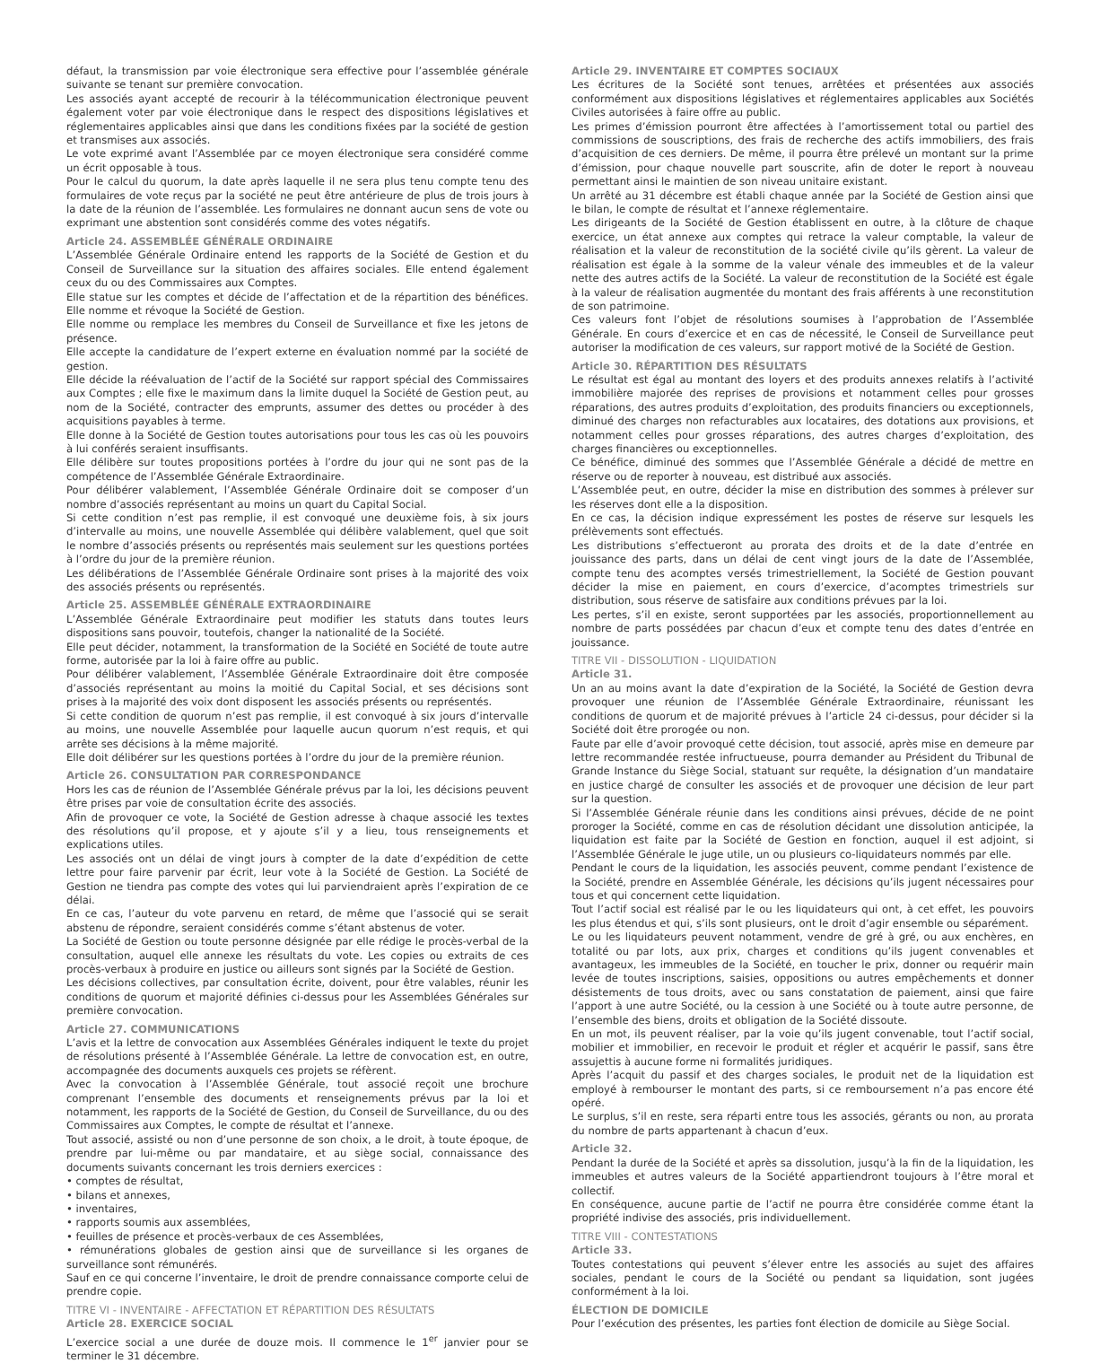défaut, la transmission par voie électronique sera effective pour l’assemblée générale suivante se tenant sur première convocation.
Les associés ayant accepté de recourir à la télécommunication électronique peuvent également voter par voie électronique dans le respect des dispositions législatives et réglementaires applicables ainsi que dans les conditions fixées par la société de gestion et transmises aux associés.
Le vote exprimé avant l’Assemblée par ce moyen électronique sera considéré comme un écrit opposable à tous.
Pour le calcul du quorum, la date après laquelle il ne sera plus tenu compte tenu des formulaires de vote reçus par la société ne peut être antérieure de plus de trois jours à la date de la réunion de l’assemblée. Les formulaires ne donnant aucun sens de vote ou exprimant une abstention sont considérés comme des votes négatifs.
Article 24. ASSEMBLÉE GÉNÉRALE ORDINAIRE
L’Assemblée Générale Ordinaire entend les rapports de la Société de Gestion et du Conseil de Surveillance sur la situation des affaires sociales. Elle entend également ceux du ou des Commissaires aux Comptes.
Elle statue sur les comptes et décide de l’affectation et de la répartition des bénéfices. Elle nomme et révoque la Société de Gestion.
Elle nomme ou remplace les membres du Conseil de Surveillance et fixe les jetons de présence.
Elle accepte la candidature de l’expert externe en évaluation nommé par la société de gestion.
Elle décide la réévaluation de l’actif de la Société sur rapport spécial des Commissaires aux Comptes ; elle fixe le maximum dans la limite duquel la Société de Gestion peut, au nom de la Société, contracter des emprunts, assumer des dettes ou procéder à des acquisitions payables à terme.
Elle donne à la Société de Gestion toutes autorisations pour tous les cas où les pouvoirs à lui conférés seraient insuffisants.
Elle délibère sur toutes propositions portées à l’ordre du jour qui ne sont pas de la compétence de l’Assemblée Générale Extraordinaire.
Pour délibérer valablement, l’Assemblée Générale Ordinaire doit se composer d’un nombre d’associés représentant au moins un quart du Capital Social.
Si cette condition n’est pas remplie, il est convoqué une deuxième fois, à six jours d’intervalle au moins, une nouvelle Assemblée qui délibère valablement, quel que soit le nombre d’associés présents ou représentés mais seulement sur les questions portées à l’ordre du jour de la première réunion.
Les délibérations de l’Assemblée Générale Ordinaire sont prises à la majorité des voix des associés présents ou représentés.
Article 25. ASSEMBLÉE GÉNÉRALE EXTRAORDINAIRE
L’Assemblée Générale Extraordinaire peut modifier les statuts dans toutes leurs dispositions sans pouvoir, toutefois, changer la nationalité de la Société.
Elle peut décider, notamment, la transformation de la Société en Société de toute autre forme, autorisée par la loi à faire offre au public.
Pour délibérer valablement, l’Assemblée Générale Extraordinaire doit être composée d’associés représentant au moins la moitié du Capital Social, et ses décisions sont prises à la majorité des voix dont disposent les associés présents ou représentés.
Si cette condition de quorum n’est pas remplie, il est convoqué à six jours d’intervalle au moins, une nouvelle Assemblée pour laquelle aucun quorum n’est requis, et qui arrête ses décisions à la même majorité.
Elle doit délibérer sur les questions portées à l’ordre du jour de la première réunion.
Article 26. CONSULTATION PAR CORRESPONDANCE
Hors les cas de réunion de l’Assemblée Générale prévus par la loi, les décisions peuvent être prises par voie de consultation écrite des associés.
Afin de provoquer ce vote, la Société de Gestion adresse à chaque associé les textes des résolutions qu’il propose, et y ajoute s’il y a lieu, tous renseignements et explications utiles.
Les associés ont un délai de vingt jours à compter de la date d’expédition de cette lettre pour faire parvenir par écrit, leur vote à la Société de Gestion. La Société de Gestion ne tiendra pas compte des votes qui lui parviendraient après l’expiration de ce délai.
En ce cas, l’auteur du vote parvenu en retard, de même que l’associé qui se serait abstenu de répondre, seraient considérés comme s’étant abstenus de voter.
La Société de Gestion ou toute personne désignée par elle rédige le procès-verbal de la consultation, auquel elle annexe les résultats du vote. Les copies ou extraits de ces procès-verbaux à produire en justice ou ailleurs sont signés par la Société de Gestion.
Les décisions collectives, par consultation écrite, doivent, pour être valables, réunir les conditions de quorum et majorité définies ci-dessus pour les Assemblées Générales sur première convocation.
Article 27. COMMUNICATIONS
L’avis et la lettre de convocation aux Assemblées Générales indiquent le texte du projet de résolutions présenté à l’Assemblée Générale. La lettre de convocation est, en outre, accompagnée des documents auxquels ces projets se réfèrent.
Avec la convocation à l’Assemblée Générale, tout associé reçoit une brochure comprenant l’ensemble des documents et renseignements prévus par la loi et notamment, les rapports de la Société de Gestion, du Conseil de Surveillance, du ou des Commissaires aux Comptes, le compte de résultat et l’annexe.
Tout associé, assisté ou non d’une personne de son choix, a le droit, à toute époque, de prendre par lui-même ou par mandataire, et au siège social, connaissance des documents suivants concernant les trois derniers exercices :
• comptes de résultat,
• bilans et annexes,
• inventaires,
• rapports soumis aux assemblées,
• feuilles de présence et procès-verbaux de ces Assemblées,
• rémunérations globales de gestion ainsi que de surveillance si les organes de surveillance sont rémunérés.
Sauf en ce qui concerne l’inventaire, le droit de prendre connaissance comporte celui de prendre copie.
TITRE VI - INVENTAIRE - AFFECTATION ET RÉPARTITION DES RÉSULTATS
Article 28. EXERCICE SOCIAL
L’exercice social a une durée de douze mois. Il commence le 1<sup>er</sup> janvier pour se terminer le 31 décembre.
Article 29. INVENTAIRE ET COMPTES SOCIAUX
Les écritures de la Société sont tenues, arrêtées et présentées aux associés conformément aux dispositions législatives et réglementaires applicables aux Sociétés Civiles autorisées à faire offre au public.
Les primes d’émission pourront être affectées à l’amortissement total ou partiel des commissions de souscriptions, des frais de recherche des actifs immobiliers, des frais d’acquisition de ces derniers. De même, il pourra être prélevé un montant sur la prime d’émission, pour chaque nouvelle part souscrite, afin de doter le report à nouveau permettant ainsi le maintien de son niveau unitaire existant.
Un arrêté au 31 décembre est établi chaque année par la Société de Gestion ainsi que le bilan, le compte de résultat et l’annexe réglementaire.
Les dirigeants de la Société de Gestion établissent en outre, à la clôture de chaque exercice, un état annexe aux comptes qui retrace la valeur comptable, la valeur de réalisation et la valeur de reconstitution de la société civile qu’ils gèrent. La valeur de réalisation est égale à la somme de la valeur vénale des immeubles et de la valeur nette des autres actifs de la Société. La valeur de reconstitution de la Société est égale à la valeur de réalisation augmentée du montant des frais afférents à une reconstitution de son patrimoine.
Ces valeurs font l’objet de résolutions soumises à l’approbation de l’Assemblée Générale. En cours d’exercice et en cas de nécessité, le Conseil de Surveillance peut autoriser la modification de ces valeurs, sur rapport motivé de la Société de Gestion.
Article 30. RÉPARTITION DES RÉSULTATS
Le résultat est égal au montant des loyers et des produits annexes relatifs à l’activité immobilière majorée des reprises de provisions et notamment celles pour grosses réparations, des autres produits d’exploitation, des produits financiers ou exceptionnels, diminué des charges non refacturables aux locataires, des dotations aux provisions, et notamment celles pour grosses réparations, des autres charges d’exploitation, des charges financières ou exceptionnelles.
Ce bénéfice, diminué des sommes que l’Assemblée Générale a décidé de mettre en réserve ou de reporter à nouveau, est distribué aux associés.
L’Assemblée peut, en outre, décider la mise en distribution des sommes à prélever sur les réserves dont elle a la disposition.
En ce cas, la décision indique expressément les postes de réserve sur lesquels les prélèvements sont effectués.
Les distributions s’effectueront au prorata des droits et de la date d’entrée en jouissance des parts, dans un délai de cent vingt jours de la date de l’Assemblée, compte tenu des acomptes versés trimestriellement, la Société de Gestion pouvant décider la mise en paiement, en cours d’exercice, d’acomptes trimestriels sur distribution, sous réserve de satisfaire aux conditions prévues par la loi.
Les pertes, s’il en existe, seront supportées par les associés, proportionnellement au nombre de parts possédées par chacun d’eux et compte tenu des dates d’entrée en jouissance.
TITRE VII - DISSOLUTION - LIQUIDATION
Article 31.
Un an au moins avant la date d’expiration de la Société, la Société de Gestion devra provoquer une réunion de l’Assemblée Générale Extraordinaire, réunissant les conditions de quorum et de majorité prévues à l’article 24 ci-dessus, pour décider si la Société doit être prorogée ou non.
Faute par elle d’avoir provoqué cette décision, tout associé, après mise en demeure par lettre recommandée restée infructueuse, pourra demander au Président du Tribunal de Grande Instance du Siège Social, statuant sur requête, la désignation d’un mandataire en justice chargé de consulter les associés et de provoquer une décision de leur part sur la question.
Si l’Assemblée Générale réunie dans les conditions ainsi prévues, décide de ne point proroger la Société, comme en cas de résolution décidant une dissolution anticipée, la liquidation est faite par la Société de Gestion en fonction, auquel il est adjoint, si l’Assemblée Générale le juge utile, un ou plusieurs co-liquidateurs nommés par elle.
Pendant le cours de la liquidation, les associés peuvent, comme pendant l’existence de la Société, prendre en Assemblée Générale, les décisions qu’ils jugent nécessaires pour tous et qui concernent cette liquidation.
Tout l’actif social est réalisé par le ou les liquidateurs qui ont, à cet effet, les pouvoirs les plus étendus et qui, s’ils sont plusieurs, ont le droit d’agir ensemble ou séparément.
Le ou les liquidateurs peuvent notamment, vendre de gré à gré, ou aux enchères, en totalité ou par lots, aux prix, charges et conditions qu’ils jugent convenables et avantageux, les immeubles de la Société, en toucher le prix, donner ou requérir main levée de toutes inscriptions, saisies, oppositions ou autres empêchements et donner désistements de tous droits, avec ou sans constatation de paiement, ainsi que faire l’apport à une autre Société, ou la cession à une Société ou à toute autre personne, de l’ensemble des biens, droits et obligation de la Société dissoute.
En un mot, ils peuvent réaliser, par la voie qu’ils jugent convenable, tout l’actif social, mobilier et immobilier, en recevoir le produit et régler et acquérir le passif, sans être assujettis à aucune forme ni formalités juridiques.
Après l’acquit du passif et des charges sociales, le produit net de la liquidation est employé à rembourser le montant des parts, si ce remboursement n’a pas encore été opéré.
Le surplus, s’il en reste, sera réparti entre tous les associés, gérants ou non, au prorata du nombre de parts appartenant à chacun d’eux.
Article 32.
Pendant la durée de la Société et après sa dissolution, jusqu’à la fin de la liquidation, les immeubles et autres valeurs de la Société appartiendront toujours à l’être moral et collectif.
En conséquence, aucune partie de l’actif ne pourra être considérée comme étant la propriété indivise des associés, pris individuellement.
TITRE VIII - CONTESTATIONS
Article 33.
Toutes contestations qui peuvent s’élever entre les associés au sujet des affaires sociales, pendant le cours de la Société ou pendant sa liquidation, sont jugées conformément à la loi.
ÉLECTION DE DOMICILE
Pour l’exécution des présentes, les parties font élection de domicile au Siège Social.